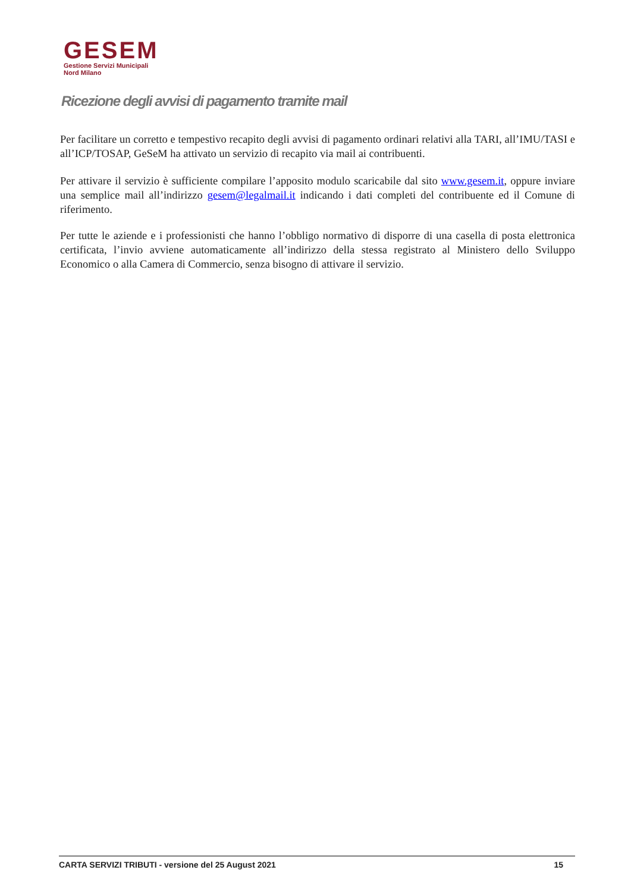GESEM
Gestione Servizi Municipali
Nord Milano
Ricezione degli avvisi di pagamento tramite mail
Per facilitare un corretto e tempestivo recapito degli avvisi di pagamento ordinari relativi alla TARI, all’IMU/TASI e all’ICP/TOSAP, GeSeM ha attivato un servizio di recapito via mail ai contribuenti.
Per attivare il servizio è sufficiente compilare l’apposito modulo scaricabile dal sito www.gesem.it, oppure inviare una semplice mail all’indirizzo gesem@legalmail.it indicando i dati completi del contribuente ed il Comune di riferimento.
Per tutte le aziende e i professionisti che hanno l’obbligo normativo di disporre di una casella di posta elettronica certificata, l’invio avviene automaticamente all’indirizzo della stessa registrato al Ministero dello Sviluppo Economico o alla Camera di Commercio, senza bisogno di attivare il servizio.
CARTA SERVIZI TRIBUTI - versione del 25 August 2021 15